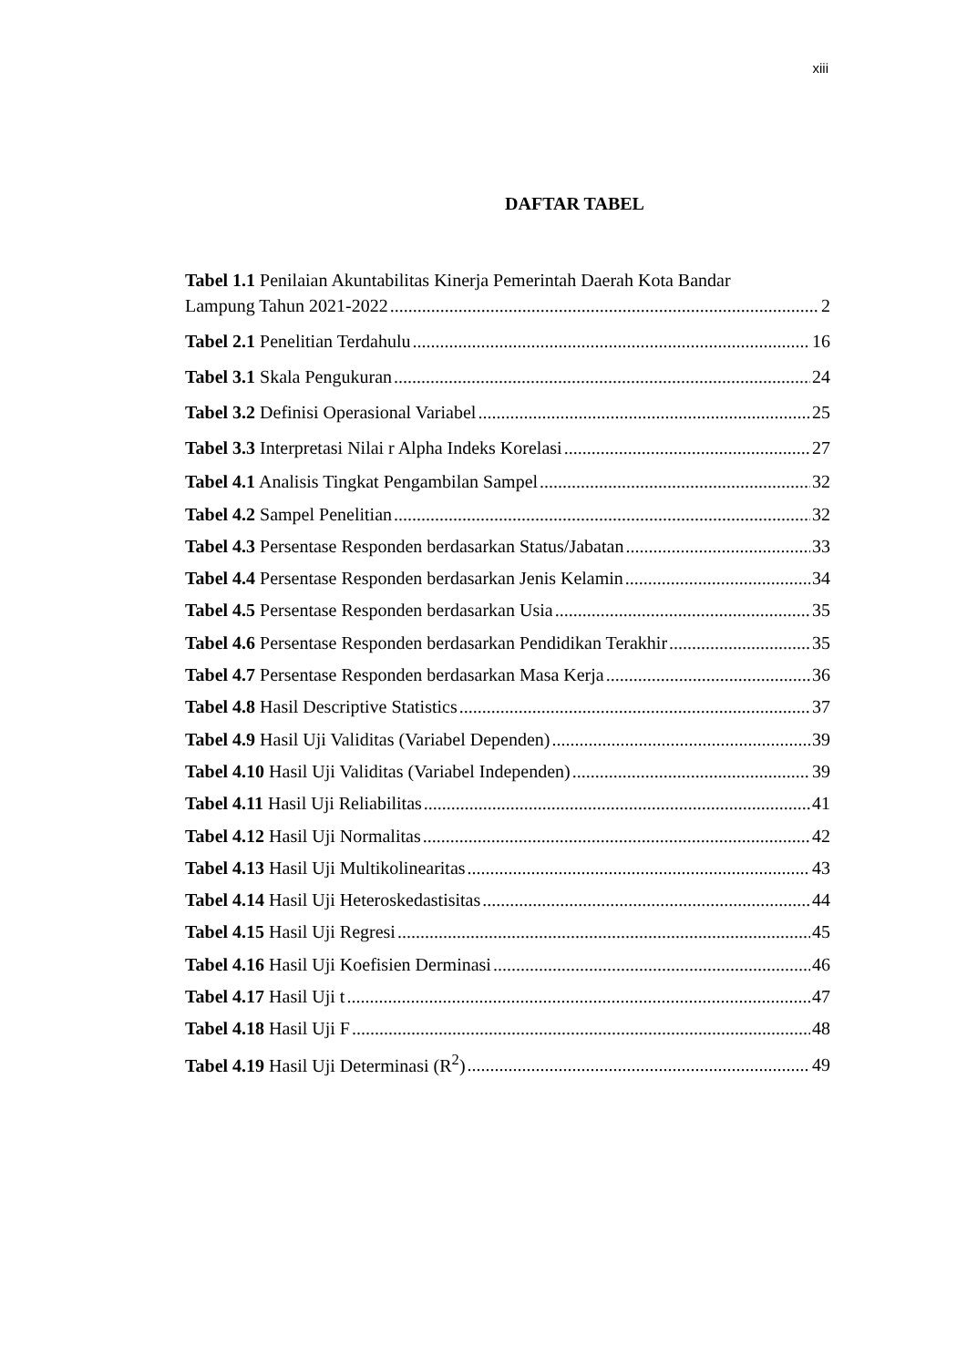xiii
DAFTAR TABEL
Tabel 1.1 Penilaian Akuntabilitas Kinerja Pemerintah Daerah Kota Bandar
Lampung Tahun 2021-2022 2
Tabel 2.1 Penelitian Terdahulu 16
Tabel 3.1 Skala Pengukuran 24
Tabel 3.2 Definisi Operasional Variabel 25
Tabel 3.3 Interpretasi Nilai r Alpha Indeks Korelasi 27
Tabel 4.1 Analisis Tingkat Pengambilan Sampel 32
Tabel 4.2 Sampel Penelitian 32
Tabel 4.3 Persentase Responden berdasarkan Status/Jabatan 33
Tabel 4.4 Persentase Responden berdasarkan Jenis Kelamin 34
Tabel 4.5 Persentase Responden berdasarkan Usia 35
Tabel 4.6 Persentase Responden berdasarkan Pendidikan Terakhir 35
Tabel 4.7 Persentase Responden berdasarkan Masa Kerja 36
Tabel 4.8 Hasil Descriptive Statistics 37
Tabel 4.9 Hasil Uji Validitas (Variabel Dependen) 39
Tabel 4.10 Hasil Uji Validitas (Variabel Independen) 39
Tabel 4.11 Hasil Uji Reliabilitas 41
Tabel 4.12 Hasil Uji Normalitas 42
Tabel 4.13 Hasil Uji Multikolinearitas 43
Tabel 4.14 Hasil Uji Heteroskedastisitas 44
Tabel 4.15 Hasil Uji Regresi 45
Tabel 4.16 Hasil Uji Koefisien Derminasi 46
Tabel 4.17 Hasil Uji t 47
Tabel 4.18 Hasil Uji F 48
Tabel 4.19 Hasil Uji Determinasi (R<sup>2</sup>) 49